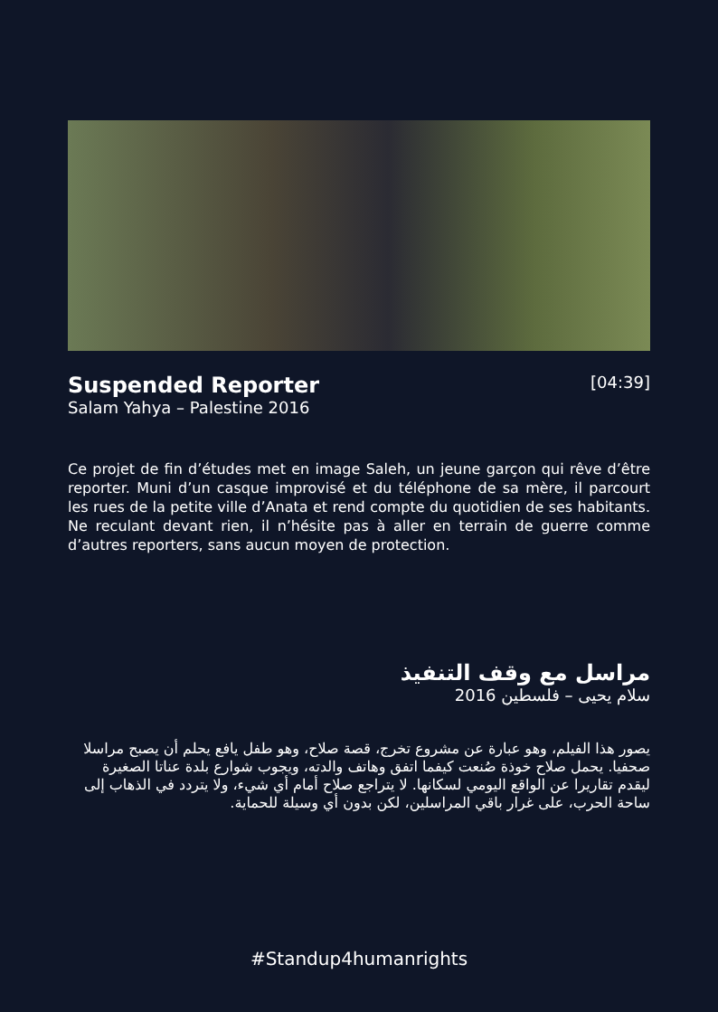Suspended Reporter
[04:39]
Salam Yahya – Palestine 2016
Ce projet de fin d’études met en image Saleh, un jeune garçon qui rêve d’être reporter. Muni d’un casque improvisé et du téléphone de sa mère, il parcourt les rues de la petite ville d’Anata et rend compte du quotidien de ses habitants. Ne reculant devant rien, il n’hésite pas à aller en terrain de guerre comme d’autres reporters, sans aucun moyen de protection.
مراسل مع وقف التنفيذ
سلام يحيى – فلسطين 2016
يصور هذا الفيلم، وهو عبارة عن مشروع تخرج، قصة صلاح، وهو طفل يافع يحلم أن يصبح مراسلا صحفيا. يحمل صلاح خوذة صُنعت كيفما اتفق وهاتف والدته، ويجوب شوارع بلدة عناتا الصغيرة ليقدم تقاريرا عن الواقع اليومي لسكانها. لا يتراجع صلاح أمام أي شيء، ولا يتردد في الذهاب إلى ساحة الحرب، على غرار باقي المراسلين، لكن بدون أي وسيلة للحماية.
#Standup4humanrights